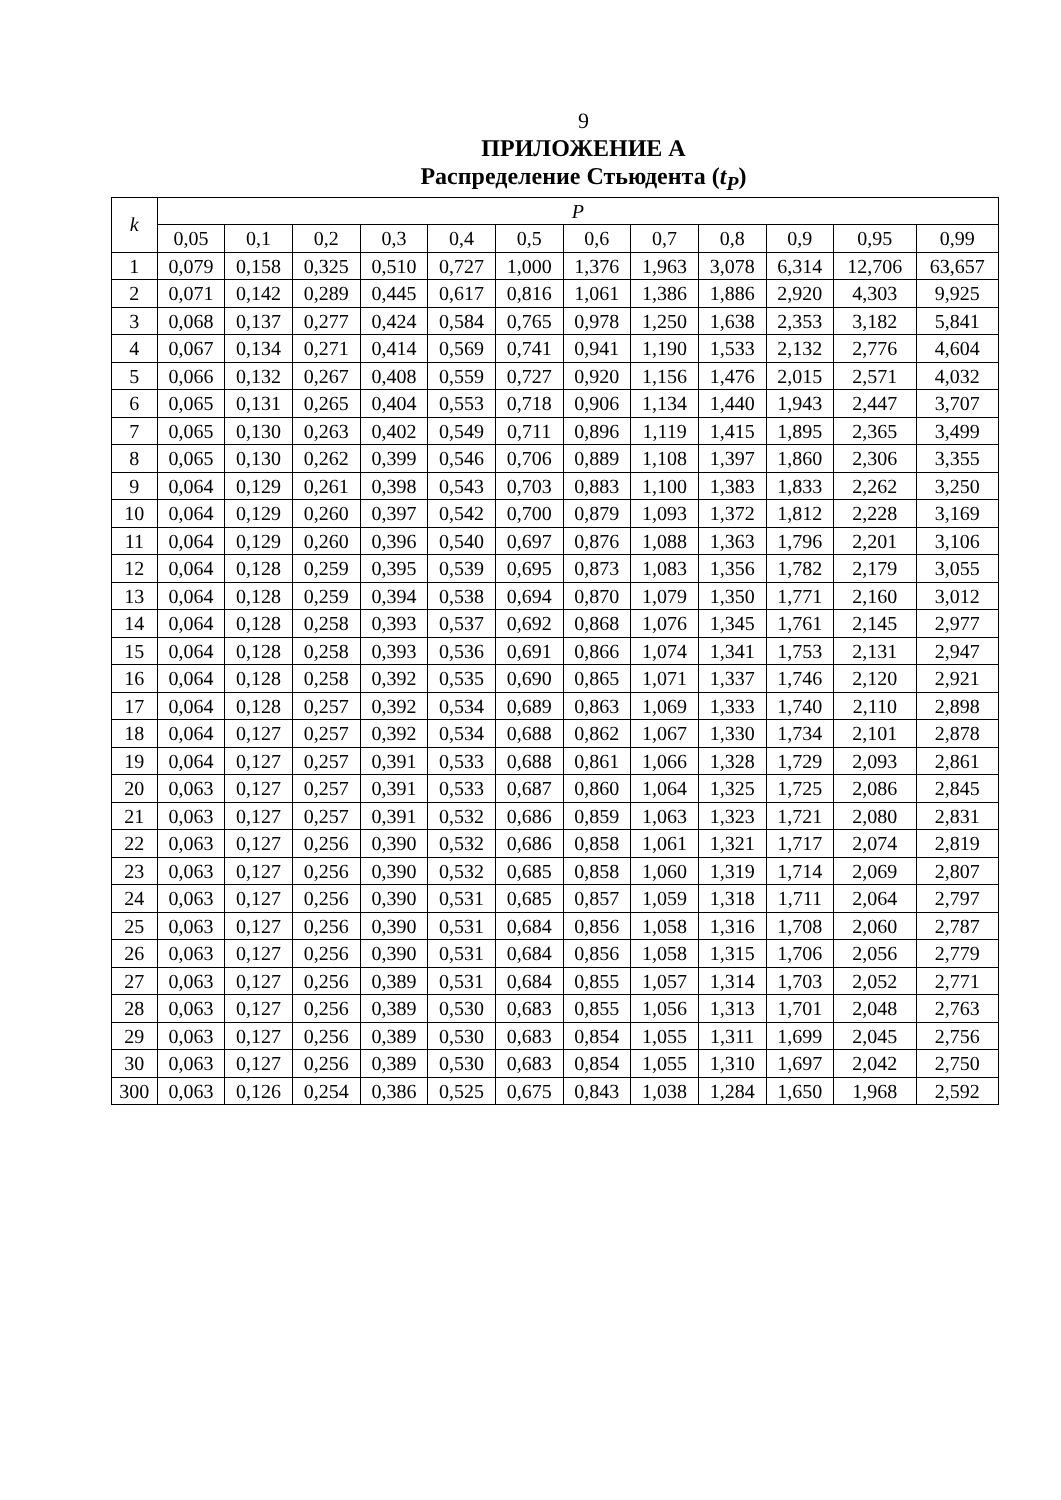9
ПРИЛОЖЕНИЕ А
Распределение Стьюдента (t<sub>P</sub>)
| k | P | | | | | | | | | | | |
| --- | --- | --- | --- | --- | --- | --- | --- | --- | --- | --- | --- | --- |
| | 0,05 | 0,1 | 0,2 | 0,3 | 0,4 | 0,5 | 0,6 | 0,7 | 0,8 | 0,9 | 0,95 | 0,99 |
| 1 | 0,079 | 0,158 | 0,325 | 0,510 | 0,727 | 1,000 | 1,376 | 1,963 | 3,078 | 6,314 | 12,706 | 63,657 |
| 2 | 0,071 | 0,142 | 0,289 | 0,445 | 0,617 | 0,816 | 1,061 | 1,386 | 1,886 | 2,920 | 4,303 | 9,925 |
| 3 | 0,068 | 0,137 | 0,277 | 0,424 | 0,584 | 0,765 | 0,978 | 1,250 | 1,638 | 2,353 | 3,182 | 5,841 |
| 4 | 0,067 | 0,134 | 0,271 | 0,414 | 0,569 | 0,741 | 0,941 | 1,190 | 1,533 | 2,132 | 2,776 | 4,604 |
| 5 | 0,066 | 0,132 | 0,267 | 0,408 | 0,559 | 0,727 | 0,920 | 1,156 | 1,476 | 2,015 | 2,571 | 4,032 |
| 6 | 0,065 | 0,131 | 0,265 | 0,404 | 0,553 | 0,718 | 0,906 | 1,134 | 1,440 | 1,943 | 2,447 | 3,707 |
| 7 | 0,065 | 0,130 | 0,263 | 0,402 | 0,549 | 0,711 | 0,896 | 1,119 | 1,415 | 1,895 | 2,365 | 3,499 |
| 8 | 0,065 | 0,130 | 0,262 | 0,399 | 0,546 | 0,706 | 0,889 | 1,108 | 1,397 | 1,860 | 2,306 | 3,355 |
| 9 | 0,064 | 0,129 | 0,261 | 0,398 | 0,543 | 0,703 | 0,883 | 1,100 | 1,383 | 1,833 | 2,262 | 3,250 |
| 10 | 0,064 | 0,129 | 0,260 | 0,397 | 0,542 | 0,700 | 0,879 | 1,093 | 1,372 | 1,812 | 2,228 | 3,169 |
| 11 | 0,064 | 0,129 | 0,260 | 0,396 | 0,540 | 0,697 | 0,876 | 1,088 | 1,363 | 1,796 | 2,201 | 3,106 |
| 12 | 0,064 | 0,128 | 0,259 | 0,395 | 0,539 | 0,695 | 0,873 | 1,083 | 1,356 | 1,782 | 2,179 | 3,055 |
| 13 | 0,064 | 0,128 | 0,259 | 0,394 | 0,538 | 0,694 | 0,870 | 1,079 | 1,350 | 1,771 | 2,160 | 3,012 |
| 14 | 0,064 | 0,128 | 0,258 | 0,393 | 0,537 | 0,692 | 0,868 | 1,076 | 1,345 | 1,761 | 2,145 | 2,977 |
| 15 | 0,064 | 0,128 | 0,258 | 0,393 | 0,536 | 0,691 | 0,866 | 1,074 | 1,341 | 1,753 | 2,131 | 2,947 |
| 16 | 0,064 | 0,128 | 0,258 | 0,392 | 0,535 | 0,690 | 0,865 | 1,071 | 1,337 | 1,746 | 2,120 | 2,921 |
| 17 | 0,064 | 0,128 | 0,257 | 0,392 | 0,534 | 0,689 | 0,863 | 1,069 | 1,333 | 1,740 | 2,110 | 2,898 |
| 18 | 0,064 | 0,127 | 0,257 | 0,392 | 0,534 | 0,688 | 0,862 | 1,067 | 1,330 | 1,734 | 2,101 | 2,878 |
| 19 | 0,064 | 0,127 | 0,257 | 0,391 | 0,533 | 0,688 | 0,861 | 1,066 | 1,328 | 1,729 | 2,093 | 2,861 |
| 20 | 0,063 | 0,127 | 0,257 | 0,391 | 0,533 | 0,687 | 0,860 | 1,064 | 1,325 | 1,725 | 2,086 | 2,845 |
| 21 | 0,063 | 0,127 | 0,257 | 0,391 | 0,532 | 0,686 | 0,859 | 1,063 | 1,323 | 1,721 | 2,080 | 2,831 |
| 22 | 0,063 | 0,127 | 0,256 | 0,390 | 0,532 | 0,686 | 0,858 | 1,061 | 1,321 | 1,717 | 2,074 | 2,819 |
| 23 | 0,063 | 0,127 | 0,256 | 0,390 | 0,532 | 0,685 | 0,858 | 1,060 | 1,319 | 1,714 | 2,069 | 2,807 |
| 24 | 0,063 | 0,127 | 0,256 | 0,390 | 0,531 | 0,685 | 0,857 | 1,059 | 1,318 | 1,711 | 2,064 | 2,797 |
| 25 | 0,063 | 0,127 | 0,256 | 0,390 | 0,531 | 0,684 | 0,856 | 1,058 | 1,316 | 1,708 | 2,060 | 2,787 |
| 26 | 0,063 | 0,127 | 0,256 | 0,390 | 0,531 | 0,684 | 0,856 | 1,058 | 1,315 | 1,706 | 2,056 | 2,779 |
| 27 | 0,063 | 0,127 | 0,256 | 0,389 | 0,531 | 0,684 | 0,855 | 1,057 | 1,314 | 1,703 | 2,052 | 2,771 |
| 28 | 0,063 | 0,127 | 0,256 | 0,389 | 0,530 | 0,683 | 0,855 | 1,056 | 1,313 | 1,701 | 2,048 | 2,763 |
| 29 | 0,063 | 0,127 | 0,256 | 0,389 | 0,530 | 0,683 | 0,854 | 1,055 | 1,311 | 1,699 | 2,045 | 2,756 |
| 30 | 0,063 | 0,127 | 0,256 | 0,389 | 0,530 | 0,683 | 0,854 | 1,055 | 1,310 | 1,697 | 2,042 | 2,750 |
| 300 | 0,063 | 0,126 | 0,254 | 0,386 | 0,525 | 0,675 | 0,843 | 1,038 | 1,284 | 1,650 | 1,968 | 2,592 |